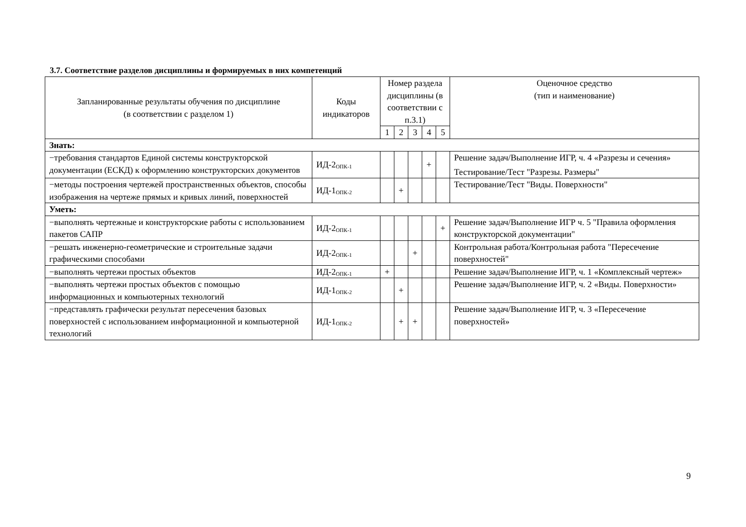3.7. Соответствие разделов дисциплины и формируемых в них компетенций
| Запланированные результаты обучения по дисциплине (в соответствии с разделом 1) | Коды индикаторов | Номер раздела дисциплины (в соответствии с п.3.1) | | | | | Оценочное средство (тип и наименование) |
| --- | --- | --- | --- | --- | --- | --- | --- |
| | | 1 | 2 | 3 | 4 | 5 | |
| Знать: | | | | | | | |
| −требования стандартов Единой системы конструкторской документации (ЕСКД) к оформлению конструкторских документов | ИД-2<sub>ОПК-1</sub> | | | | + | | Решение задач/Выполнение ИГР, ч. 4 «Разрезы и сечения» Тестирование/Тест "Разрезы. Размеры" |
| −методы построения чертежей пространственных объектов, способы изображения на чертеже прямых и кривых линий, поверхностей | ИД-1<sub>ОПК-2</sub> | | + | | | | Тестирование/Тест "Виды. Поверхности" |
| Уметь: | | | | | | | |
| −выполнять чертежные и конструкторские работы с использованием пакетов САПР | ИД-2<sub>ОПК-1</sub> | | | | | + | Решение задач/Выполнение ИГР ч. 5 "Правила оформления конструкторской документации" |
| −решать инженерно-геометрические и строительные задачи графическими способами | ИД-2<sub>ОПК-1</sub> | | | + | | | Контрольная работа/Контрольная работа "Пересечение поверхностей" |
| −выполнять чертежи простых объектов | ИД-2<sub>ОПК-1</sub> | + | | | | | Решение задач/Выполнение ИГР, ч. 1 «Комплексный чертеж» |
| −выполнять чертежи простых объектов с помощью информационных и компьютерных технологий | ИД-1<sub>ОПК-2</sub> | | + | | | | Решение задач/Выполнение ИГР, ч. 2 «Виды. Поверхности» |
| −представлять графически результат пересечения базовых поверхностей с использованием информационной и компьютерной технологий | ИД-1<sub>ОПК-2</sub> | | + | + | | | Решение задач/Выполнение ИГР, ч. 3 «Пересечение поверхностей» |
9